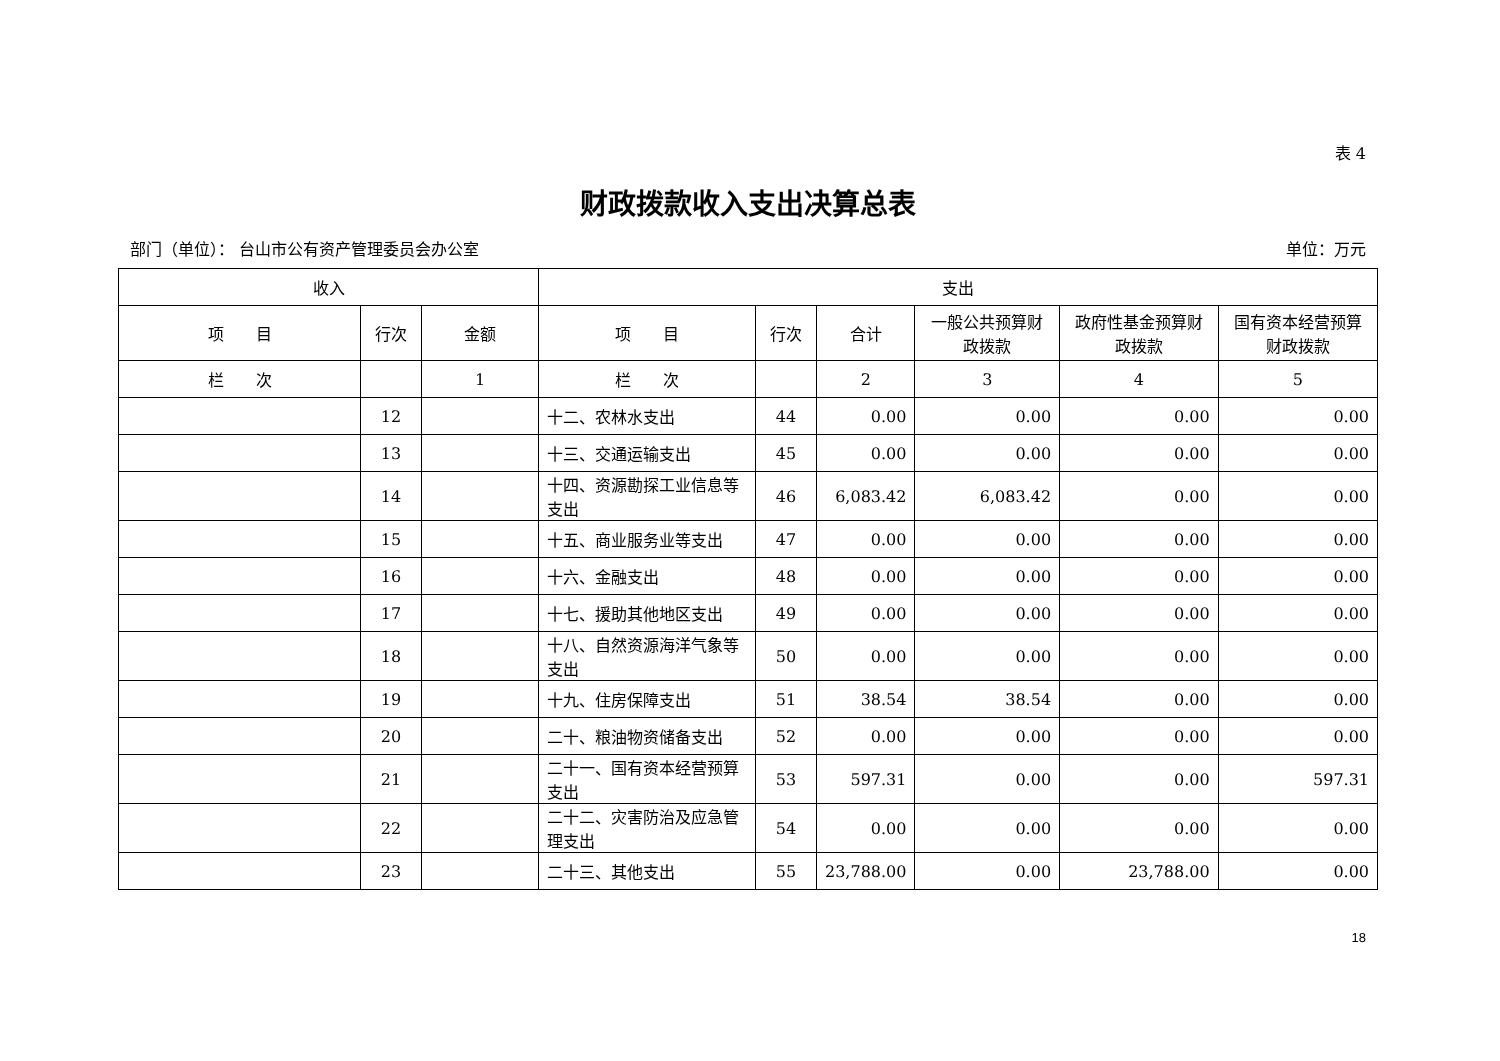表 4
财政拨款收入支出决算总表
部门（单位）： 台山市公有资产管理委员会办公室 单位：万元
| 收入 | | | 支出 | | | | | |
| --- | --- | --- | --- | --- | --- | --- | --- | --- |
| 项 目 | 行次 | 金额 | 项 目 | 行次 | 合计 | 一般公共预算财政拨款 | 政府性基金预算财政拨款 | 国有资本经营预算财政拨款 |
| 栏 次 | | 1 | 栏 次 | | 2 | 3 | 4 | 5 |
| | 12 | | 十二、农林水支出 | 44 | 0.00 | 0.00 | 0.00 | 0.00 |
| | 13 | | 十三、交通运输支出 | 45 | 0.00 | 0.00 | 0.00 | 0.00 |
| | 14 | | 十四、资源勘探工业信息等支出 | 46 | 6,083.42 | 6,083.42 | 0.00 | 0.00 |
| | 15 | | 十五、商业服务业等支出 | 47 | 0.00 | 0.00 | 0.00 | 0.00 |
| | 16 | | 十六、金融支出 | 48 | 0.00 | 0.00 | 0.00 | 0.00 |
| | 17 | | 十七、援助其他地区支出 | 49 | 0.00 | 0.00 | 0.00 | 0.00 |
| | 18 | | 十八、自然资源海洋气象等支出 | 50 | 0.00 | 0.00 | 0.00 | 0.00 |
| | 19 | | 十九、住房保障支出 | 51 | 38.54 | 38.54 | 0.00 | 0.00 |
| | 20 | | 二十、粮油物资储备支出 | 52 | 0.00 | 0.00 | 0.00 | 0.00 |
| | 21 | | 二十一、国有资本经营预算支出 | 53 | 597.31 | 0.00 | 0.00 | 597.31 |
| | 22 | | 二十二、灾害防治及应急管理支出 | 54 | 0.00 | 0.00 | 0.00 | 0.00 |
| | 23 | | 二十三、其他支出 | 55 | 23,788.00 | 0.00 | 23,788.00 | 0.00 |
18